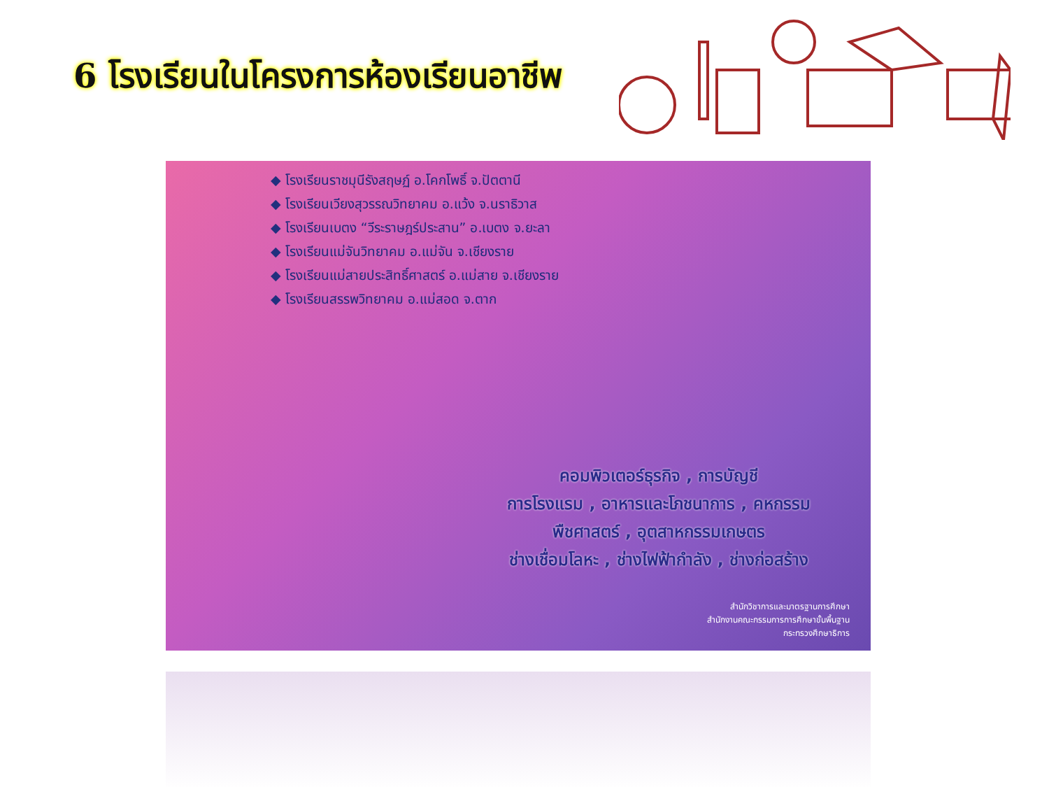6 โรงเรียนในโครงการห้องเรียนอาชีพ
◆ โรงเรียนราชมุนีรังสฤษฏ์ อ.โคกโพธิ์ จ.ปัตตานี
◆ โรงเรียนเวียงสุวรรณวิทยาคม อ.แว้ง จ.นราธิวาส
◆ โรงเรียนเบตง “วีระราษฎร์ประสาน” อ.เบตง จ.ยะลา
◆ โรงเรียนแม่จันวิทยาคม อ.แม่จัน จ.เชียงราย
◆ โรงเรียนแม่สายประสิทธิ์ศาสตร์ อ.แม่สาย จ.เชียงราย
◆ โรงเรียนสรรพวิทยาคม อ.แม่สอด จ.ตาก
คอมพิวเตอร์ธุรกิจ , การบัญชี
การโรงแรม , อาหารและโภชนาการ , คหกรรม
พืชศาสตร์ , อุตสาหกรรมเกษตร
ช่างเชื่อมโลหะ , ช่างไฟฟ้ากำลัง , ช่างก่อสร้าง
สำนักวิชาการและมาตรฐานการศึกษา
สำนักงานคณะกรรมการการศึกษาขั้นพื้นฐาน
กระทรวงศึกษาธิการ